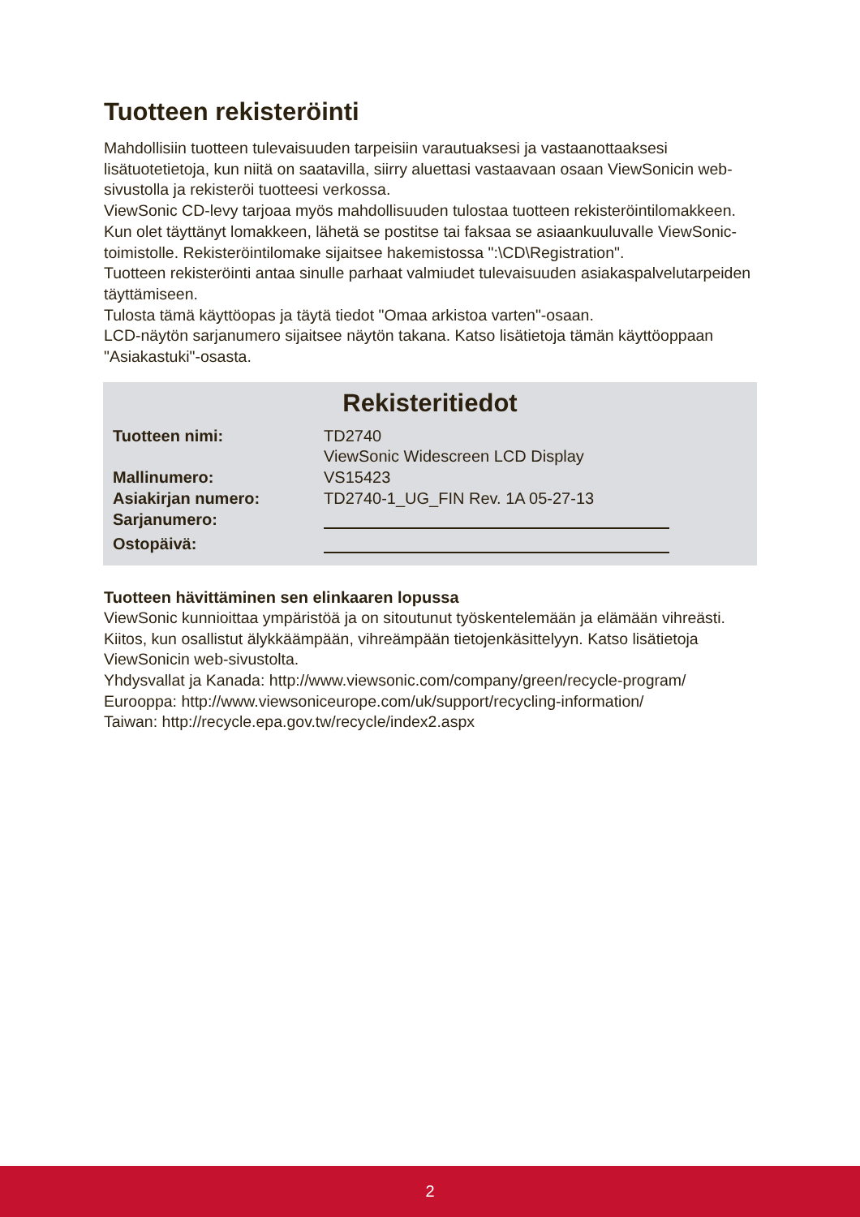Tuotteen rekisteröinti
Mahdollisiin tuotteen tulevaisuuden tarpeisiin varautuaksesi ja vastaanottaaksesi lisätuotetietoja, kun niitä on saatavilla, siirry aluettasi vastaavaan osaan ViewSonicin web-sivustolla ja rekisteröi tuotteesi verkossa.
ViewSonic CD-levy tarjoaa myös mahdollisuuden tulostaa tuotteen rekisteröintilomakkeen. Kun olet täyttänyt lomakkeen, lähetä se postitse tai faksaa se asiaankuuluvalle ViewSonic-toimistolle. Rekisteröintilomake sijaitsee hakemistossa ":\CD\Registration".
Tuotteen rekisteröinti antaa sinulle parhaat valmiudet tulevaisuuden asiakaspalvelutarpeiden täyttämiseen.
Tulosta tämä käyttöopas ja täytä tiedot "Omaa arkistoa varten"-osaan.
LCD-näytön sarjanumero sijaitsee näytön takana. Katso lisätietoja tämän käyttöoppaan "Asiakastuki"-osasta.
Rekisteritiedot
| Tuotteen nimi: | TD2740 ViewSonic Widescreen LCD Display |
| Mallinumero: | VS15423 |
| Asiakirjan numero: | TD2740-1_UG_FIN Rev. 1A 05-27-13 |
| Sarjanumero: | |
| Ostopäivä: | |
Tuotteen hävittäminen sen elinkaaren lopussa
ViewSonic kunnioittaa ympäristöä ja on sitoutunut työskentelemään ja elämään vihreästi. Kiitos, kun osallistut älykkäämpään, vihreämpään tietojenkäsittelyyn. Katso lisätietoja ViewSonicin web-sivustolta.
Yhdysvallat ja Kanada: http://www.viewsonic.com/company/green/recycle-program/
Eurooppa: http://www.viewsoniceurope.com/uk/support/recycling-information/
Taiwan: http://recycle.epa.gov.tw/recycle/index2.aspx
2